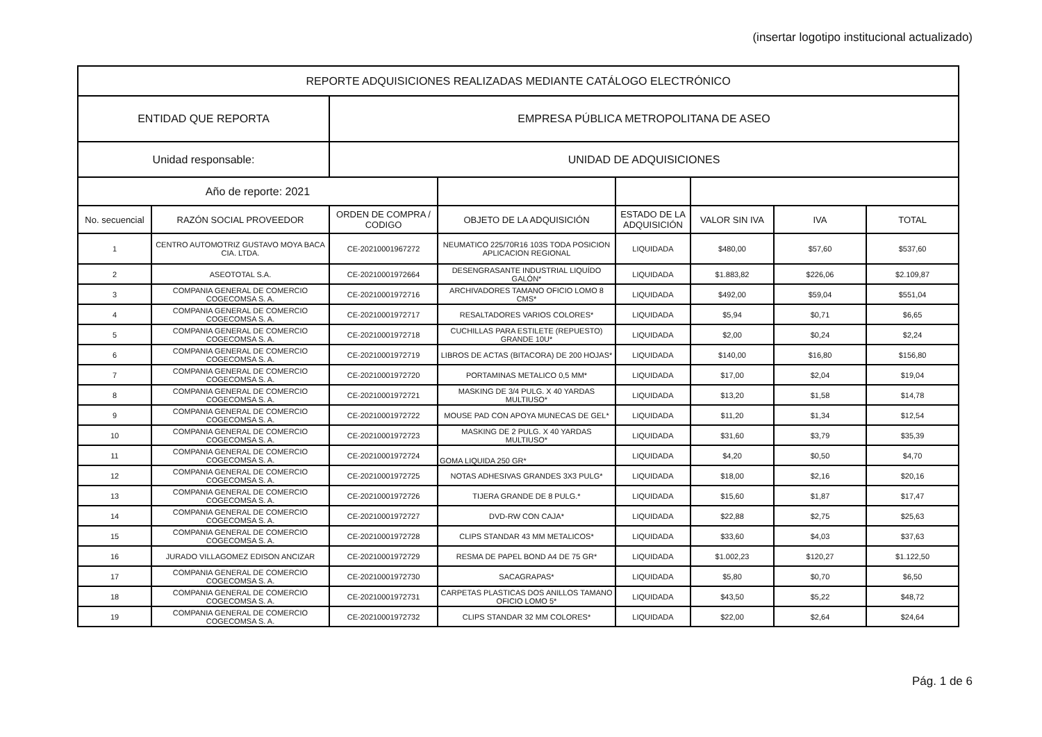(insertar logotipo institucional actualizado)
| REPORTE ADQUISICIONES REALIZADAS MEDIANTE CATÁLOGO ELECTRÓNICO | | | | | | | |
| ENTIDAD QUE REPORTA | | EMPRESA PÚBLICA METROPOLITANA DE ASEO | | | | | |
| Unidad responsable: | | UNIDAD DE ADQUISICIONES | | | | | |
| Año de reporte: 2021 | | | | | | | |
| No. secuencial | RAZÓN SOCIAL PROVEEDOR | ORDEN DE COMPRA / CODIGO | OBJETO DE LA ADQUISICIÓN | ESTADO DE LA ADQUISICIÓN | VALOR SIN IVA | IVA | TOTAL |
| 1 | CENTRO AUTOMOTRIZ GUSTAVO MOYA BACA CIA. LTDA. | CE-20210001967272 | NEUMATICO 225/70R16 103S TODA POSICION APLICACION REGIONAL | LIQUIDADA | $480,00 | $57,60 | $537,60 |
| 2 | ASEOTOTAL S.A. | CE-20210001972664 | DESENGRASANTE INDUSTRIAL LIQUÍDO GALÓN* | LIQUIDADA | $1.883,82 | $226,06 | $2.109,87 |
| 3 | COMPANIA GENERAL DE COMERCIO COGECOMSA S. A. | CE-20210001972716 | ARCHIVADORES TAMANO OFICIO LOMO 8 CMS* | LIQUIDADA | $492,00 | $59,04 | $551,04 |
| 4 | COMPANIA GENERAL DE COMERCIO COGECOMSA S. A. | CE-20210001972717 | RESALTADORES VARIOS COLORES* | LIQUIDADA | $5,94 | $0,71 | $6,65 |
| 5 | COMPANIA GENERAL DE COMERCIO COGECOMSA S. A. | CE-20210001972718 | CUCHILLAS PARA ESTILETE (REPUESTO) GRANDE 10U* | LIQUIDADA | $2,00 | $0,24 | $2,24 |
| 6 | COMPANIA GENERAL DE COMERCIO COGECOMSA S. A. | CE-20210001972719 | LIBROS DE ACTAS (BITACORA) DE 200 HOJAS* | LIQUIDADA | $140,00 | $16,80 | $156,80 |
| 7 | COMPANIA GENERAL DE COMERCIO COGECOMSA S. A. | CE-20210001972720 | PORTAMINAS METALICO 0,5 MM* | LIQUIDADA | $17,00 | $2,04 | $19,04 |
| 8 | COMPANIA GENERAL DE COMERCIO COGECOMSA S. A. | CE-20210001972721 | MASKING DE 3/4 PULG. X 40 YARDAS MULTIUSO* | LIQUIDADA | $13,20 | $1,58 | $14,78 |
| 9 | COMPANIA GENERAL DE COMERCIO COGECOMSA S. A. | CE-20210001972722 | MOUSE PAD CON APOYA MUNECAS DE GEL* | LIQUIDADA | $11,20 | $1,34 | $12,54 |
| 10 | COMPANIA GENERAL DE COMERCIO COGECOMSA S. A. | CE-20210001972723 | MASKING DE 2 PULG. X 40 YARDAS MULTIUSO* | LIQUIDADA | $31,60 | $3,79 | $35,39 |
| 11 | COMPANIA GENERAL DE COMERCIO COGECOMSA S. A. | CE-20210001972724 | GOMA LIQUIDA 250 GR* | LIQUIDADA | $4,20 | $0,50 | $4,70 |
| 12 | COMPANIA GENERAL DE COMERCIO COGECOMSA S. A. | CE-20210001972725 | NOTAS ADHESIVAS GRANDES 3X3 PULG* | LIQUIDADA | $18,00 | $2,16 | $20,16 |
| 13 | COMPANIA GENERAL DE COMERCIO COGECOMSA S. A. | CE-20210001972726 | TIJERA GRANDE DE 8 PULG.* | LIQUIDADA | $15,60 | $1,87 | $17,47 |
| 14 | COMPANIA GENERAL DE COMERCIO COGECOMSA S. A. | CE-20210001972727 | DVD-RW CON CAJA* | LIQUIDADA | $22,88 | $2,75 | $25,63 |
| 15 | COMPANIA GENERAL DE COMERCIO COGECOMSA S. A. | CE-20210001972728 | CLIPS STANDAR 43 MM METALICOS* | LIQUIDADA | $33,60 | $4,03 | $37,63 |
| 16 | JURADO VILLAGOMEZ EDISON ANCIZAR | CE-20210001972729 | RESMA DE PAPEL BOND A4 DE 75 GR* | LIQUIDADA | $1.002,23 | $120,27 | $1.122,50 |
| 17 | COMPANIA GENERAL DE COMERCIO COGECOMSA S. A. | CE-20210001972730 | SACAGRAPAS* | LIQUIDADA | $5,80 | $0,70 | $6,50 |
| 18 | COMPANIA GENERAL DE COMERCIO COGECOMSA S. A. | CE-20210001972731 | CARPETAS PLASTICAS DOS ANILLOS TAMANO OFICIO LOMO 5* | LIQUIDADA | $43,50 | $5,22 | $48,72 |
| 19 | COMPANIA GENERAL DE COMERCIO COGECOMSA S. A. | CE-20210001972732 | CLIPS STANDAR 32 MM COLORES* | LIQUIDADA | $22,00 | $2,64 | $24,64 |
Pág. 1 de 6